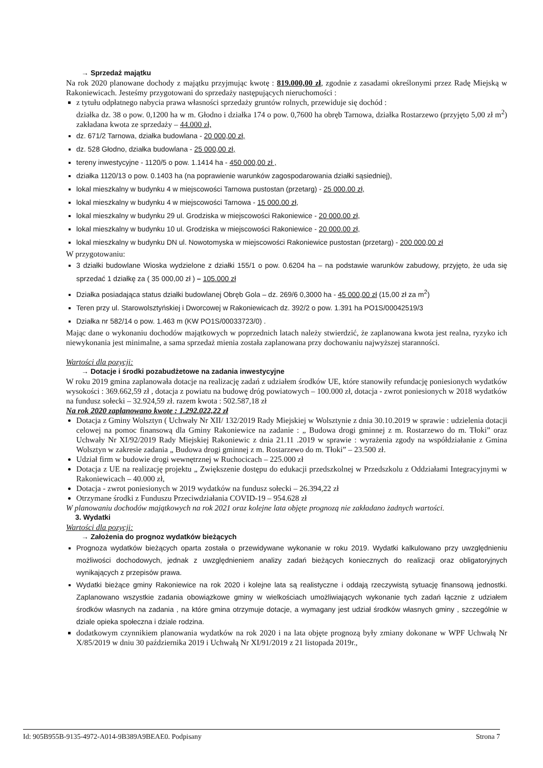→ Sprzedaż majątku
Na rok 2020 planowane dochody z majątku przyjmując kwotę : 819.000,00 zł, zgodnie z zasadami określonymi przez Radę Miejską w Rakoniewicach. Jesteśmy przygotowani do sprzedaży następujących nieruchomości :
z tytułu odpłatnego nabycia prawa własności sprzedaży gruntów rolnych, przewiduje się dochód :
działka dz. 38 o pow. 0,1200 ha w m. Głodno i działka 174 o pow. 0,7600 ha obręb Tarnowa, działka Rostarzewo (przyjęto 5,00 zł m<sup>2</sup>) zakładana kwota ze sprzedaży – 44.000 zł,
dz. 671/2 Tarnowa, działka budowlana - 20 000,00 zł,
dz. 528 Głodno, działka budowlana - 25 000,00 zł,
tereny inwestycyjne - 1120/5 o pow. 1.1414 ha - 450 000,00 zł ,
działka 1120/13 o pow. 0.1403 ha (na poprawienie warunków zagospodarowania działki sąsiedniej),
lokal mieszkalny w budynku 4 w miejscowości Tarnowa pustostan (przetarg) - 25 000.00 zł,
lokal mieszkalny w budynku 4 w miejscowości Tarnowa - 15 000.00 zł,
lokal mieszkalny w budynku 29 ul. Grodziska w miejscowości Rakoniewice - 20 000.00 zł,
lokal mieszkalny w budynku 10 ul. Grodziska w miejscowości Rakoniewice - 20 000.00 zł,
lokal mieszkalny w budynku DN ul. Nowotomyska w miejscowości Rakoniewice pustostan (przetarg) - 200 000,00 zł
W przygotowaniu:
3 działki budowlane Wioska wydzielone z działki 155/1 o pow. 0.6204 ha – na podstawie warunków zabudowy, przyjęto, że uda się sprzedać 1 działkę za ( 35 000,00 zł ) – 105.000 zł
Działka posiadająca status działki budowlanej Obręb Gola – dz. 269/6 0,3000 ha - 45 000,00 zł (15,00 zł za m<sup>2</sup>)
Teren przy ul. Starowolsztyńskiej i Dworcowej w Rakoniewicach dz. 392/2 o pow. 1.391 ha PO1S/00042519/3
Działka nr 582/14 o pow. 1.463 m (KW PO1S/00033723/0) .
Mając dane o wykonaniu dochodów majątkowych w poprzednich latach należy stwierdzić, że zaplanowana kwota jest realna, ryzyko ich niewykonania jest minimalne, a sama sprzedaż mienia została zaplanowana przy dochowaniu najwyższej staranności.
Wartości dla pozycji:
→ Dotacje i środki pozabudżetowe na zadania inwestycyjne
W roku 2019 gmina zaplanowała dotacje na realizację zadań z udziałem środków UE, które stanowiły refundację poniesionych wydatków wysokości : 369.662,59 zł , dotacja z powiatu na budowę dróg powiatowych – 100.000 zł, dotacja - zwrot poniesionych w 2018 wydatków na fundusz sołecki – 32.924,59 zł. razem kwota : 502.587,18 zł
Na rok 2020 zaplanowano kwotę : 1.292.022,22 zł
Dotacja z Gminy Wolsztyn ( Uchwały Nr XII/ 132/2019 Rady Miejskiej w Wolsztynie z dnia 30.10.2019 w sprawie : udzielenia dotacji celowej na pomoc finansową dla Gminy Rakoniewice na zadanie : „ Budowa drogi gminnej z m. Rostarzewo do m. Tłoki” oraz Uchwały Nr XI/92/2019 Rady Miejskiej Rakoniewic z dnia 21.11 .2019 w sprawie : wyrażenia zgody na współdziałanie z Gmina Wolsztyn w zakresie zadania „ Budowa drogi gminnej z m. Rostarzewo do m. Tłoki” – 23.500 zł.
Udział firm w budowie drogi wewnętrznej w Ruchocicach – 225.000 zł
Dotacja z UE na realizację projektu „ Zwiększenie dostępu do edukacji przedszkolnej w Przedszkolu z Oddziałami Integracyjnymi w Rakoniewicach – 40.000 zł,
Dotacja - zwrot poniesionych w 2019 wydatków na fundusz sołecki – 26.394,22 zł
Otrzymane środki z Funduszu Przeciwdziałania COVID-19 – 954.628 zł
W planowaniu dochodów majątkowych na rok 2021 oraz kolejne lata objęte prognozą nie zakładano żadnych wartości.
3. Wydatki
Wartości dla pozycji:
→ Założenia do prognoz wydatków bieżących
Prognoza wydatków bieżących oparta została o przewidywane wykonanie w roku 2019. Wydatki kalkulowano przy uwzględnieniu możliwości dochodowych, jednak z uwzględnieniem analizy zadań bieżących koniecznych do realizacji oraz obligatoryjnych wynikających z przepisów prawa.
Wydatki bieżące gminy Rakoniewice na rok 2020 i kolejne lata są realistyczne i oddają rzeczywistą sytuację finansową jednostki. Zaplanowano wszystkie zadania obowiązkowe gminy w wielkościach umożliwiających wykonanie tych zadań łącznie z udziałem środków własnych na zadania , na które gmina otrzymuje dotacje, a wymagany jest udział środków własnych gminy , szczególnie w dziale opieka społeczna i dziale rodzina.
dodatkowym czynnikiem planowania wydatków na rok 2020 i na lata objęte prognozą były zmiany dokonane w WPF Uchwałą Nr X/85/2019 w dniu 30 października 2019 i Uchwałą Nr XI/91/2019 z 21 listopada 2019r.,
Id: 905B955B-9135-4972-A014-9B389A9BEAE0. Podpisany Strona 7